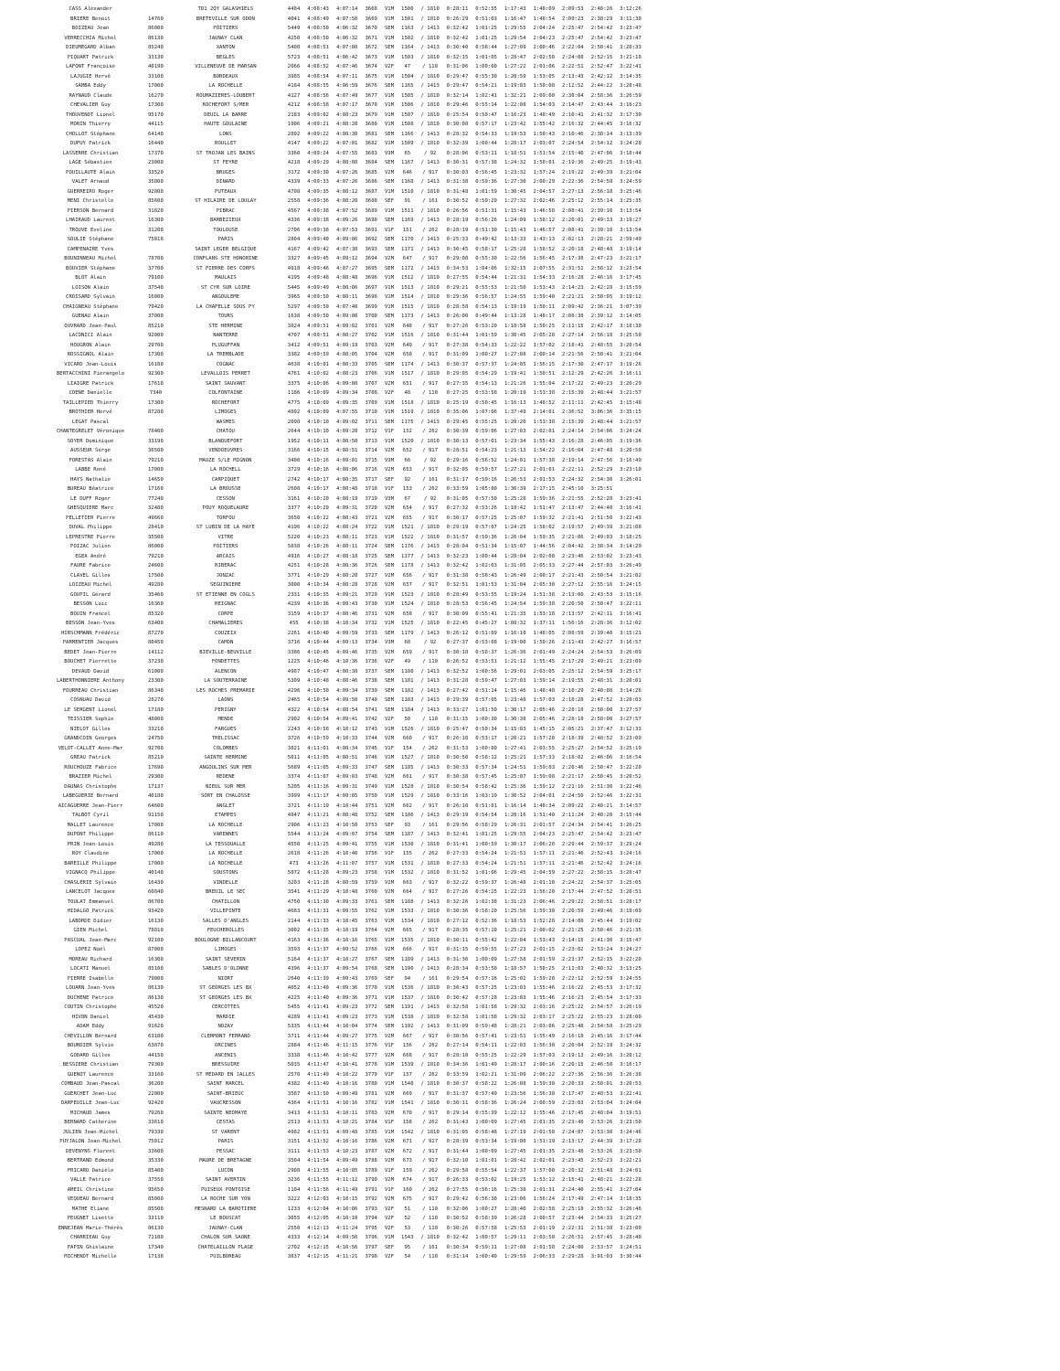| CASS Alexander | | TD1 2QY GALASHIELS | 4484 | 4:08:43 | 4:07:14 | 3668 | V1M | 1500 | / 1810 | 0:28:11 | 0:52:55 | 1:17:43 | 1:48:09 | 2:09:53 | 2:40:26 | 3:12:26 |
| BRIERE Benoit | 14760 | BRETEVILLE SUR ODON | 4041 | 4:08:49 | 4:07:50 | 3669 | V1M | 1501 | / 1810 | 0:26:29 | 0:51:03 | 1:16:47 | 1:48:54 | 2:09:23 | 2:38:29 | 3:11:30 |
| BOIZEAU Jean | 86000 | POITIERS | 5449 | 4:08:50 | 4:06:32 | 3670 | SEM | 1163 | / 1413 | 0:32:42 | 1:01:25 | 1:29:55 | 2:04:24 | 2:25:47 | 2:54:42 | 3:23:47 |
| VERRECCHIA Michel | 86130 | JAUNAY CLAN | 4250 | 4:08:50 | 4:06:32 | 3671 | V1M | 1502 | / 1810 | 0:32:42 | 1:01:25 | 1:29:54 | 2:04:23 | 2:25:47 | 2:54:42 | 3:23:47 |
| DIEUMEGARD Alban | 85240 | XANTON | 5408 | 4:08:51 | 4:07:08 | 3672 | SEM | 1164 | / 1413 | 0:30:40 | 0:58:44 | 1:27:09 | 2:00:46 | 2:22:04 | 2:50:41 | 3:20:33 |
| PIQUART Patrick | 33130 | BEGLES | 5723 | 4:08:51 | 4:06:42 | 3673 | V1M | 1503 | / 1810 | 0:32:15 | 1:01:05 | 1:28:47 | 2:02:50 | 2:24:08 | 2:52:15 | 3:21:18 |
| LAFONT Françoise | 40190 | VILLENEUVE DE MARSAN | 2066 | 4:08:52 | 4:07:46 | 3674 | V2F | 47 | / 110 | 0:31:06 | 1:00:00 | 1:27:22 | 2:01:06 | 2:22:51 | 2:52:47 | 3:22:41 |
| LAJUGIE Hervé | 33100 | BORDEAUX | 3985 | 4:08:54 | 4:07:11 | 3675 | V1M | 1504 | / 1810 | 0:29:47 | 0:55:30 | 1:20:59 | 1:53:05 | 2:13:43 | 2:42:12 | 3:14:35 |
| SAMBA Eddy | 17000 | LA ROCHELLE | 4184 | 4:08:55 | 4:06:59 | 3676 | SEM | 1165 | / 1413 | 0:29:47 | 0:54:21 | 1:19:03 | 1:50:08 | 2:12:52 | 2:44:22 | 3:20:48 |
| RAYNAUD Claude | 16270 | ROUMAZIERES-LOUBERT | 4127 | 4:08:56 | 4:07:49 | 3677 | V1M | 1505 | / 1810 | 0:32:14 | 1:02:41 | 1:32:21 | 2:09:00 | 2:30:04 | 2:58:36 | 3:26:59 |
| CHEVALIER Guy | 17300 | ROCHEFORT S/MER | 4212 | 4:08:58 | 4:07:17 | 3678 | V1M | 1506 | / 1810 | 0:29:46 | 0:55:14 | 1:22:08 | 1:54:03 | 2:14:47 | 2:43:44 | 3:16:23 |
| THOUVENOT Lionel | 95170 | DEUIL LA BARRE | 2183 | 4:09:02 | 4:08:23 | 3679 | V1M | 1507 | / 1810 | 0:25:54 | 0:50:47 | 1:16:23 | 1:48:49 | 2:10:41 | 2:41:32 | 3:17:30 |
| MORIN Thierry | 44115 | HAUTE GOULAINE | 1906 | 4:09:21 | 4:08:20 | 3680 | V1M | 1508 | / 1810 | 0:30:08 | 0:57:17 | 1:23:42 | 1:55:42 | 2:16:32 | 2:44:45 | 3:16:32 |
| CHOLLOT Stéphane | 64140 | LONS | 2802 | 4:09:22 | 4:08:30 | 3681 | SEM | 1166 | / 1413 | 0:28:32 | 0:54:33 | 1:19:53 | 1:50:43 | 2:10:46 | 2:38:14 | 3:13:39 |
| DUPUY Patrick | 16440 | ROULLET | 4147 | 4:09:22 | 4:07:01 | 3682 | V1M | 1509 | / 1810 | 0:32:39 | 1:00:44 | 1:28:17 | 2:03:07 | 2:24:54 | 2:54:12 | 3:24:20 |
| LASSERRE Christian | 17370 | ST TROJAN LES BAINS | 3360 | 4:09:24 | 4:07:55 | 3683 | V3M | 65 | / 92 | 0:28:06 | 0:53:11 | 1:18:51 | 1:51:54 | 2:15:40 | 2:47:06 | 3:18:44 |
| LAGE Sébastien | 23000 | ST FEYRE | 4218 | 4:09:29 | 4:08:08 | 3684 | SEM | 1167 | / 1413 | 0:30:31 | 0:57:38 | 1:24:32 | 1:58:01 | 2:19:36 | 2:49:25 | 3:19:43 |
| POUILLAUTE Alain | 33520 | BRUGES | 3172 | 4:09:30 | 4:07:26 | 3685 | V2M | 646 | / 917 | 0:30:03 | 0:56:45 | 1:23:32 | 1:57:24 | 2:19:22 | 2:49:39 | 3:21:04 |
| VALET Arnaud | 35800 | DINARD | 4339 | 4:09:33 | 4:07:26 | 3686 | SEM | 1168 | / 1413 | 0:31:38 | 0:59:36 | 1:27:30 | 2:00:29 | 2:22:36 | 2:54:58 | 3:24:59 |
| GUERREIRO Roger | 92800 | PUTEAUX | 4708 | 4:09:35 | 4:08:12 | 3687 | V1M | 1510 | / 1810 | 0:31:48 | 1:01:59 | 1:30:45 | 2:04:57 | 2:27:13 | 2:56:18 | 3:25:46 |
| MENI Christelle | 85600 | ST HILAIRE DE LOULAY | 2558 | 4:09:36 | 4:08:20 | 3688 | SEF | 91 | / 161 | 0:30:52 | 0:59:20 | 1:27:32 | 2:02:46 | 2:25:12 | 2:55:14 | 3:25:35 |
| PIERSON Bernard | 31820 | PIBRAC | 4567 | 4:09:38 | 4:07:52 | 3689 | V1M | 1511 | / 1810 | 0:26:56 | 0:51:31 | 1:15:43 | 1:46:58 | 2:08:41 | 2:39:10 | 3:13:54 |
| LHAIRAUD Laurent | 16300 | BARBEZIEUX | 4336 | 4:09:38 | 4:09:26 | 3690 | SEM | 1169 | / 1413 | 0:28:19 | 0:56:26 | 1:24:09 | 1:58:12 | 2:20:01 | 2:49:33 | 3:19:27 |
| TROUVE Eveline | 31200 | TOULOUSE | 2706 | 4:09:38 | 4:07:53 | 3691 | V1F | 151 | / 262 | 0:28:19 | 0:51:30 | 1:15:43 | 1:46:57 | 2:08:41 | 2:39:10 | 3:13:54 |
| SOULIE Stéphane | 75018 | PARIS | 2804 | 4:09:40 | 4:09:06 | 3692 | SEM | 1170 | / 1413 | 0:25:33 | 0:49:42 | 1:13:33 | 1:43:13 | 2:02:13 | 2:28:21 | 2:59:49 |
| CAMPENAIRE Yves | | SAINT LEGER BELGIQUE | 4167 | 4:09:42 | 4:07:38 | 3693 | SEM | 1171 | / 1413 | 0:30:45 | 0:58:17 | 1:25:28 | 1:58:52 | 2:20:18 | 2:48:48 | 3:19:14 |
| BOUNINNEAU Michel | 78700 | CONFLANS STE HONORINE | 3327 | 4:09:45 | 4:09:12 | 3694 | V2M | 647 | / 917 | 0:29:08 | 0:55:30 | 1:22:56 | 1:56:45 | 2:17:38 | 2:47:23 | 3:21:17 |
| BOUVIER Stéphane | 37700 | ST PIERRE DES CORPS | 4918 | 4:09:46 | 4:07:27 | 3695 | SEM | 1172 | / 1413 | 0:34:53 | 1:04:06 | 1:32:15 | 2:07:55 | 2:31:51 | 2:58:12 | 3:23:54 |
| BLOT Alain | 79100 | MAULAIS | 4195 | 4:09:48 | 4:08:48 | 3696 | V1M | 1512 | / 1810 | 0:27:55 | 0:54:44 | 1:21:31 | 1:54:33 | 2:16:28 | 2:46:16 | 3:17:45 |
| LOISON Alain | 37540 | ST CYR SUR LOIRE | 5445 | 4:09:49 | 4:08:06 | 3697 | V1M | 1513 | / 1810 | 0:29:21 | 0:55:53 | 1:21:50 | 1:53:43 | 2:14:23 | 2:42:28 | 3:15:59 |
| CROISARD Sylvain | 16000 | ANGOULEME | 3965 | 4:09:50 | 4:08:11 | 3698 | V1M | 1514 | / 1810 | 0:29:36 | 0:56:57 | 1:24:55 | 1:59:40 | 2:21:21 | 2:50:05 | 3:19:12 |
| CHAIGNEAU Stéphane | 79420 | LA CHAPELLE SOUS PY | 5297 | 4:09:50 | 4:07:40 | 3699 | V1M | 1515 | / 1810 | 0:28:58 | 0:54:13 | 1:19:19 | 1:50:11 | 2:09:42 | 2:36:21 | 3:07:39 |
| GUENAU Alain | 37000 | TOURS | 1638 | 4:09:50 | 4:09:00 | 3700 | SEM | 1173 | / 1413 | 0:26:00 | 0:49:44 | 1:13:28 | 1:48:17 | 2:08:38 | 2:39:12 | 3:14:05 |
| OUVRARD Jean-Paul | 85210 | STE HERMINE | 3824 | 4:09:51 | 4:09:02 | 3701 | V2M | 648 | / 917 | 0:27:26 | 0:53:20 | 1:18:58 | 1:50:25 | 2:11:15 | 2:42:17 | 3:18:30 |
| LACONICI Alain | 92000 | NANTERRE | 4707 | 4:09:51 | 4:08:27 | 3702 | V1M | 1516 | / 1810 | 0:31:44 | 1:01:59 | 1:30:45 | 2:05:28 | 2:27:14 | 2:56:18 | 3:25:50 |
| HOUGRON Alain | 29700 | PLUGUFFAN | 3412 | 4:09:51 | 4:09:19 | 3703 | V2M | 649 | / 917 | 0:27:38 | 0:54:33 | 1:22:22 | 1:57:02 | 2:18:41 | 2:48:55 | 3:20:54 |
| ROSSIGNOL Alain | 17300 | LA TREMBLADE | 3382 | 4:09:59 | 4:08:05 | 3704 | V2M | 650 | / 917 | 0:31:09 | 1:00:27 | 1:27:08 | 2:00:14 | 2:21:56 | 2:50:41 | 3:21:04 |
| VICARD Jean-Louis | 16100 | COGNAC | 4638 | 4:10:01 | 4:08:33 | 3705 | SEM | 1174 | / 1413 | 0:30:37 | 0:57:37 | 1:24:05 | 1:56:15 | 2:17:30 | 2:47:17 | 3:19:26 |
| BERTACCHINI Pierangelo | 92300 | LEVALLOIS PERRET | 4761 | 4:10:02 | 4:08:23 | 3706 | V1M | 1517 | / 1810 | 0:29:05 | 0:54:29 | 1:19:41 | 1:50:51 | 2:12:29 | 2:42:26 | 3:16:11 |
| LIAIGRE Patrick | 17610 | SAINT SAUVANT | 3375 | 4:10:06 | 4:09:08 | 3707 | V2M | 651 | / 917 | 0:27:35 | 0:54:13 | 1:21:26 | 1:55:04 | 2:17:22 | 2:49:23 | 3:20:29 |
| COENE Danielle | 7340 | COLFONTAINE | 1186 | 4:10:09 | 4:09:34 | 3708 | V2F | 48 | / 110 | 0:27:25 | 0:53:58 | 1:20:19 | 1:53:38 | 2:15:39 | 2:48:44 | 3:21:57 |
| TAILLEPIED Thierry | 17300 | ROCHEFORT | 4775 | 4:10:09 | 4:09:35 | 3709 | V1M | 1518 | / 1810 | 0:25:19 | 0:50:45 | 1:16:13 | 1:48:52 | 2:11:11 | 2:42:45 | 3:15:48 |
| BROTHIER Hervé | 87280 | LIMOGES | 4802 | 4:10:09 | 4:07:55 | 3710 | V1M | 1519 | / 1810 | 0:35:06 | 1:07:06 | 1:37:49 | 2:14:01 | 2:36:52 | 3:06:36 | 3:35:15 |
| LEGAT Pascal | | WASMES | 2098 | 4:10:10 | 4:09:02 | 3711 | SEM | 1175 | / 1413 | 0:29:45 | 0:55:25 | 1:20:20 | 1:53:38 | 2:15:39 | 2:48:44 | 3:21:57 |
| CHANTEGRELET Véronique | 78400 | CHATOU | 2644 | 4:10:10 | 4:09:20 | 3712 | V1F | 152 | / 262 | 0:30:39 | 0:59:06 | 1:27:03 | 2:02:01 | 2:24:14 | 2:54:06 | 3:24:24 |
| SOYER Dominique | 33190 | BLANQUEFORT | 1952 | 4:10:11 | 4:08:50 | 3713 | V1M | 1520 | / 1810 | 0:30:13 | 0:57:01 | 1:23:34 | 1:55:43 | 2:16:28 | 2:46:05 | 3:19:36 |
| AUSSEUR Serge | 36500 | VENDOEUVRES | 3166 | 4:10:15 | 4:08:51 | 3714 | V2M | 652 | / 917 | 0:28:51 | 0:54:23 | 1:21:13 | 1:54:22 | 2:16:04 | 2:47:48 | 3:20:50 |
| FORESTAS Alain | 79210 | MAUZE S/LE MIGNON | 3400 | 4:10:16 | 4:09:01 | 3715 | V3M | 66 | / 92 | 0:29:16 | 0:56:52 | 1:24:01 | 1:57:38 | 2:19:14 | 2:47:56 | 3:16:49 |
| LABBE René | 17000 | LA ROCHELL | 3729 | 4:10:16 | 4:08:06 | 3716 | V2M | 653 | / 917 | 0:32:05 | 0:59:57 | 1:27:21 | 2:01:01 | 2:22:11 | 2:52:29 | 3:23:10 |
| HAYS Nathalie | 14650 | CARPIQUET | 2742 | 4:10:17 | 4:08:35 | 3717 | SEF | 92 | / 161 | 0:31:17 | 0:59:16 | 1:26:53 | 2:01:53 | 2:24:32 | 2:54:30 | 3:26:01 |
| BUREAU Béatrice | 17160 | LA BROUSSE | 2608 | 4:10:17 | 4:08:48 | 3718 | V1F | 153 | / 262 | 0:33:59 | 1:05:00 | 1:36:39 | 2:17:15 | 2:45:10 | 3:25:51 | |
| LE DUFF Roger | 77240 | CESSON | 3161 | 4:10:20 | 4:08:19 | 3719 | V3M | 67 | / 92 | 0:31:05 | 0:57:50 | 1:25:28 | 1:59:36 | 2:21:55 | 2:52:28 | 3:23:41 |
| GHESQUIERE Marc | 32480 | POUY ROQUELAURE | 3377 | 4:10:20 | 4:09:31 | 3720 | V2M | 654 | / 917 | 0:27:32 | 0:53:26 | 1:19:42 | 1:51:47 | 2:13:47 | 2:44:40 | 3:16:41 |
| PELLETIER Pierre | 49660 | TORFOU | 3650 | 4:10:22 | 4:08:43 | 3721 | V2M | 655 | / 917 | 0:30:17 | 0:57:25 | 1:25:07 | 1:59:32 | 2:21:41 | 2:51:50 | 3:22:43 |
| DUVAL Philippe | 28410 | ST LUBIN DE LA HAYE | 4196 | 4:10:22 | 4:08:24 | 3722 | V1M | 1521 | / 1810 | 0:29:19 | 0:57:07 | 1:24:25 | 1:58:02 | 2:19:57 | 2:49:39 | 3:21:08 |
| LEPRESTRE Pierre | 35500 | VITRE | 5220 | 4:10:23 | 4:08:11 | 3723 | V1M | 1522 | / 1810 | 0:31:57 | 0:59:36 | 1:26:04 | 1:59:35 | 2:21:06 | 2:49:03 | 3:18:25 |
| POIZAC Julien | 86000 | POITIERS | 5038 | 4:10:26 | 4:08:11 | 3724 | SEM | 1176 | / 1413 | 0:28:04 | 0:51:34 | 1:15:07 | 1:44:56 | 2:04:42 | 2:38:34 | 3:14:29 |
| EGEA André | 79210 | ARCAIS | 4916 | 4:10:27 | 4:08:18 | 3725 | SEM | 1177 | / 1413 | 0:32:23 | 1:00:44 | 1:28:04 | 2:02:00 | 2:23:46 | 2:53:02 | 3:23:43 |
| FAURE Fabrice | 24600 | RIBERAC | 4251 | 4:10:28 | 4:08:36 | 3726 | SEM | 1178 | / 1413 | 0:32:42 | 1:02:03 | 1:31:05 | 2:05:33 | 2:27:44 | 2:57:03 | 3:26:49 |
| CLAVEL Gilles | 17500 | JONZAC | 3771 | 4:10:29 | 4:08:20 | 3727 | V2M | 656 | / 917 | 0:31:38 | 0:58:43 | 1:26:49 | 2:00:17 | 2:21:43 | 2:50:54 | 3:21:02 |
| LOIZEAU Michel | 49280 | SEGUINIERE | 3000 | 4:10:34 | 4:08:28 | 3728 | V2M | 657 | / 917 | 0:32:51 | 1:01:53 | 1:31:04 | 2:05:30 | 2:27:12 | 2:55:16 | 3:24:15 |
| GOUPIL Gérard | 35460 | ST ETIENNE EN COGLS | 2331 | 4:10:35 | 4:09:21 | 3729 | V1M | 1523 | / 1810 | 0:28:49 | 0:53:55 | 1:19:24 | 1:51:38 | 2:13:00 | 2:43:53 | 3:15:16 |
| BESSON Loïc | 16360 | REIGNAC | 4239 | 4:10:36 | 4:09:43 | 3730 | V1M | 1524 | / 1810 | 0:28:53 | 0:56:45 | 1:24:54 | 1:59:38 | 2:20:50 | 2:50:47 | 3:22:11 |
| BOUIN Francel | 85320 | CORPE | 3159 | 4:10:37 | 4:08:46 | 3731 | V2M | 658 | / 917 | 0:30:09 | 0:55:41 | 1:21:35 | 1:53:18 | 2:13:57 | 2:42:11 | 3:16:41 |
| BESSON Jean-Yves | 63400 | CHAMALIERES | 455 | 4:10:38 | 4:10:34 | 3732 | V1M | 1525 | / 1810 | 0:22:45 | 0:45:27 | 1:08:32 | 1:37:11 | 1:56:16 | 2:28:36 | 3:12:02 |
| HIRSCHMANN Frédéric | 87270 | COUZEIX | 2261 | 4:10:40 | 4:09:59 | 3733 | SEM | 1179 | / 1413 | 0:26:12 | 0:51:09 | 1:16:10 | 1:48:05 | 2:08:59 | 2:39:40 | 3:15:21 |
| PARMENTIER Jacques | 80450 | CAMON | 3716 | 4:10:44 | 4:09:13 | 3734 | V3M | 68 | / 92 | 0:27:37 | 0:53:08 | 1:19:00 | 1:50:26 | 2:11:43 | 2:42:27 | 3:16:57 |
| BEDET Jean-Pierre | 14112 | BIEVILLE-BEUVILLE | 3386 | 4:10:45 | 4:09:46 | 3735 | V2M | 659 | / 917 | 0:30:18 | 0:58:37 | 1:26:36 | 2:01:49 | 2:24:24 | 2:54:53 | 3:26:09 |
| BOUCHET Pierrette | 37230 | FONDETTES | 1225 | 4:10:46 | 4:10:36 | 3736 | V2F | 49 | / 110 | 0:26:52 | 0:53:51 | 1:21:12 | 1:55:45 | 2:17:29 | 2:49:21 | 3:23:09 |
| DEVAUD David | 61000 | ALENCON | 4987 | 4:10:47 | 4:08:38 | 3737 | SEM | 1180 | / 1413 | 0:32:52 | 1:00:56 | 1:29:01 | 2:03:05 | 2:25:12 | 2:54:59 | 3:25:17 |
| LABERTHONNIERE Anthony | 23300 | LA SOUTERRAINE | 5309 | 4:10:48 | 4:08:46 | 3738 | SEM | 1181 | / 1413 | 0:31:28 | 0:59:47 | 1:27:03 | 1:59:14 | 2:19:55 | 2:48:31 | 3:20:01 |
| FOURREAU Christian | 86340 | LES ROCHES PREMARIE | 4296 | 4:10:50 | 4:09:34 | 3739 | SEM | 1182 | / 1413 | 0:27:42 | 0:51:14 | 1:15:46 | 1:48:48 | 2:10:29 | 2:40:08 | 3:14:26 |
| COSNUAU David | 28270 | LAONS | 2465 | 4:10:54 | 4:09:50 | 3740 | SEM | 1183 | / 1413 | 0:29:39 | 0:57:05 | 1:23:48 | 1:57:03 | 2:18:28 | 2:47:52 | 3:20:03 |
| LE SERGENT Lionel | 17180 | PERIGNY | 4322 | 4:10:54 | 4:08:54 | 3741 | SEM | 1184 | / 1413 | 0:33:27 | 1:01:50 | 1:30:17 | 2:05:46 | 2:28:18 | 2:58:00 | 3:27:57 |
| TEISSIER Sophie | 48000 | MENDE | 2902 | 4:10:54 | 4:09:41 | 3742 | V2F | 50 | / 110 | 0:31:15 | 1:00:30 | 1:30:30 | 2:05:46 | 2:28:18 | 2:58:00 | 3:27:57 |
| NIELOT Gilles | 33210 | FARGUES | 2243 | 4:10:58 | 4:10:12 | 3743 | V1M | 1526 | / 1810 | 0:25:47 | 0:50:34 | 1:15:03 | 1:45:15 | 2:05:21 | 2:37:47 | 3:12:33 |
| GRANDCOIN Georges | 24750 | TRELISSAC | 3726 | 4:10:59 | 4:10:33 | 3744 | V2M | 660 | / 917 | 0:26:10 | 0:53:17 | 1:20:21 | 1:57:20 | 2:18:39 | 2:48:52 | 3:23:09 |
| VELOT-CALLET Anne-Mar | 92700 | COLOMBES | 3821 | 4:11:01 | 4:08:34 | 3745 | V1F | 154 | / 262 | 0:31:53 | 1:00:00 | 1:27:41 | 2:03:55 | 2:25:27 | 2:54:52 | 3:25:19 |
| GREAU Patrick | 85210 | SAINTE HERMINE | 5011 | 4:11:05 | 4:08:51 | 3746 | V1M | 1527 | / 1810 | 0:30:50 | 0:58:12 | 1:25:21 | 1:57:33 | 2:18:02 | 2:46:06 | 3:16:54 |
| ROUCHOUZE Fabrice | 17690 | ANGOULINS SUR MER | 5689 | 4:11:05 | 4:09:33 | 3747 | SEM | 1185 | / 1413 | 0:30:33 | 0:57:34 | 1:24:51 | 1:59:03 | 2:20:46 | 2:50:47 | 3:22:20 |
| BRAZIER Michel | 29300 | REDENE | 3374 | 4:11:07 | 4:09:03 | 3748 | V2M | 661 | / 917 | 0:30:38 | 0:57:45 | 1:25:07 | 1:59:08 | 2:21:17 | 2:50:45 | 3:20:52 |
| DAUNAS Christophe | 17137 | NIEUL SUR MER | 5205 | 4:11:16 | 4:09:31 | 3749 | V1M | 1528 | / 1810 | 0:30:54 | 0:58:42 | 1:25:36 | 1:59:12 | 2:21:16 | 2:51:30 | 3:22:46 |
| LABEGUERIE Bernard | 40180 | SORT EN CHALOSSE | 3999 | 4:11:17 | 4:09:05 | 3750 | V1M | 1529 | / 1810 | 0:33:16 | 1:03:19 | 1:30:52 | 2:04:01 | 2:24:50 | 2:52:46 | 3:22:31 |
| AICAGUERRE Jean-Pierr | 64600 | ANGLET | 3721 | 4:11:19 | 4:10:44 | 3751 | V2M | 662 | / 917 | 0:26:10 | 0:51:01 | 1:16:14 | 1:48:34 | 2:09:22 | 2:40:21 | 3:14:57 |
| TALBOT Cyril | 91150 | ETAMPES | 4847 | 4:11:21 | 4:08:48 | 3752 | SEM | 1186 | / 1413 | 0:29:19 | 0:54:54 | 1:20:16 | 1:51:40 | 2:11:24 | 2:40:20 | 3:15:44 |
| MALLET Laurence | 17000 | LA ROCHELLE | 2906 | 4:11:23 | 4:10:50 | 3753 | SEF | 93 | / 161 | 0:29:56 | 0:58:29 | 1:26:31 | 2:01:57 | 2:24:34 | 2:54:41 | 3:26:25 |
| DUPONT Philippe | 86110 | VARENNES | 5544 | 4:11:24 | 4:09:07 | 3754 | SEM | 1187 | / 1413 | 0:32:41 | 1:01:25 | 1:29:55 | 2:04:23 | 2:25:47 | 2:54:42 | 3:23:47 |
| PRIN Jean-Louis | 49280 | LA TESSOUALLE | 4550 | 4:11:25 | 4:09:41 | 3755 | V1M | 1530 | / 1810 | 0:31:41 | 1:00:59 | 1:30:17 | 2:06:28 | 2:29:44 | 2:59:37 | 3:29:24 |
| ROY Claudine | 17000 | LA ROCHELLE | 2618 | 4:11:26 | 4:10:40 | 3756 | V1F | 155 | / 262 | 0:27:33 | 0:54:24 | 1:21:51 | 1:57:11 | 2:21:46 | 2:52:43 | 3:24:16 |
| BAREILLE Philippe | 17000 | LA ROCHELLE | 473 | 4:11:26 | 4:11:07 | 3757 | V1M | 1531 | / 1810 | 0:27:33 | 0:54:24 | 1:21:51 | 1:57:11 | 2:21:46 | 2:52:42 | 3:24:16 |
| VIGNACQ Philippe | 40140 | SOUSTONS | 5072 | 4:11:28 | 4:09:23 | 3758 | V1M | 1532 | / 1810 | 0:31:52 | 1:01:06 | 1:29:45 | 2:04:59 | 2:27:22 | 2:58:15 | 3:28:47 |
| CHASLERIE Sylvain | 16430 | VINDELLE | 3203 | 4:11:28 | 4:08:59 | 3759 | V2M | 663 | / 917 | 0:32:22 | 0:59:37 | 1:26:48 | 2:01:10 | 2:24:22 | 2:54:37 | 3:25:05 |
| LANCELOT Jacques | 60840 | BREUIL LE SEC | 3541 | 4:11:29 | 4:10:48 | 3760 | V2M | 664 | / 917 | 0:27:26 | 0:54:25 | 1:22:23 | 1:56:20 | 2:17:44 | 2:47:52 | 3:20:51 |
| TOULAT Emmanuel | 86700 | CHATILLON | 4750 | 4:11:30 | 4:09:33 | 3761 | SEM | 1188 | / 1413 | 0:32:26 | 1:02:38 | 1:31:23 | 2:06:46 | 2:29:22 | 2:58:51 | 3:28:17 |
| HIDALGO Patrick | 93420 | VILLEPINTE | 4683 | 4:11:31 | 4:09:55 | 3762 | V1M | 1533 | / 1810 | 0:30:36 | 0:58:20 | 1:25:56 | 1:59:30 | 2:20:59 | 2:49:46 | 3:19:09 |
| LABORDE Didier | 16130 | SALLES D'ANGLES | 2144 | 4:11:33 | 4:10:45 | 3763 | V1M | 1534 | / 1810 | 0:27:12 | 0:52:36 | 1:18:53 | 1:52:28 | 2:14:08 | 2:45:44 | 3:19:02 |
| GIEN Michel | 78810 | FEUCHEROLLES | 3002 | 4:11:35 | 4:10:19 | 3764 | V2M | 665 | / 917 | 0:28:35 | 0:57:10 | 1:25:21 | 2:00:02 | 2:21:25 | 2:50:46 | 3:21:35 |
| PASCUAL Jean-Marc | 92100 | BOULOGNE BILLANCOURT | 4163 | 4:11:36 | 4:10:16 | 3765 | V1M | 1535 | / 1810 | 0:30:11 | 0:55:42 | 1:22:04 | 1:53:43 | 2:14:15 | 2:41:30 | 3:15:47 |
| LOPEZ Noël | 87000 | LIMOGES | 3593 | 4:11:37 | 4:09:52 | 3766 | V2M | 666 | / 917 | 0:31:15 | 0:59:55 | 1:27:23 | 2:01:15 | 2:23:02 | 2:53:24 | 3:24:27 |
| MOREAU Richard | 16300 | SAINT SEVERIN | 5164 | 4:11:37 | 4:10:27 | 3767 | SEM | 1189 | / 1413 | 0:31:36 | 1:00:09 | 1:27:58 | 2:01:59 | 2:23:37 | 2:52:15 | 3:22:20 |
| LOCATI Manuel | 85100 | SABLES D'OLONNE | 4396 | 4:11:37 | 4:09:54 | 3768 | SEM | 1190 | / 1413 | 0:28:34 | 0:53:50 | 1:18:57 | 1:50:25 | 2:11:03 | 2:40:32 | 3:13:25 |
| PIERRE Isabelle | 79000 | NIORT | 2640 | 4:11:39 | 4:09:43 | 3769 | SEF | 94 | / 161 | 0:29:54 | 0:57:16 | 1:25:02 | 1:59:20 | 2:22:12 | 2:52:59 | 3:24:55 |
| LOUARN Jean-Yves | 86130 | ST GEORGES LES BX | 4052 | 4:11:40 | 4:09:36 | 3770 | V1M | 1536 | / 1810 | 0:30:43 | 0:57:25 | 1:23:03 | 1:55:46 | 2:16:22 | 2:45:53 | 3:17:32 |
| DUCHENE Patrice | 86130 | ST GEORGES LES BX | 4225 | 4:11:40 | 4:09:36 | 3771 | V1M | 1537 | / 1810 | 0:30:42 | 0:57:28 | 1:23:03 | 1:55:46 | 2:16:23 | 2:45:54 | 3:17:33 |
| COUTIN Christophe | 45520 | CERCOTTES | 5455 | 4:11:41 | 4:09:23 | 3772 | SEM | 1191 | / 1413 | 0:32:58 | 1:01:58 | 1:29:32 | 2:03:16 | 2:25:22 | 2:54:57 | 3:26:19 |
| HIVON Daniel | 45430 | MARDIE | 4289 | 4:11:41 | 4:09:23 | 3773 | V1M | 1538 | / 1810 | 0:32:58 | 1:01:58 | 1:29:32 | 2:03:17 | 2:25:22 | 2:55:23 | 3:28:00 |
| ADAM Eddy | 91620 | NOZAY | 5335 | 4:11:44 | 4:10:04 | 3774 | SEM | 1192 | / 1413 | 0:31:09 | 0:59:48 | 1:28:21 | 2:03:06 | 2:25:48 | 2:54:58 | 3:25:29 |
| CHEVILLON Bernard | 63100 | CLERMONT FERRAND | 3711 | 4:11:44 | 4:09:27 | 3775 | V2M | 667 | / 917 | 0:30:56 | 0:57:41 | 1:23:51 | 1:55:49 | 2:16:18 | 2:45:16 | 3:17:44 |
| BOURDIER Sylvie | 63870 | ORCINES | 2884 | 4:11:46 | 4:11:15 | 3776 | V1F | 156 | / 262 | 0:27:14 | 0:54:11 | 1:22:03 | 1:56:30 | 2:20:04 | 2:52:19 | 3:24:32 |
| GODARD Gilles | 44150 | ANCENIS | 3338 | 4:11:46 | 4:10:42 | 3777 | V2M | 668 | / 917 | 0:28:10 | 0:55:25 | 1:22:29 | 1:57:03 | 2:19:13 | 2:49:16 | 3:20:12 |
| BESSIERE Christian | 79300 | BRESSUIRE | 5035 | 4:11:47 | 4:10:41 | 3778 | V1M | 1539 | / 1810 | 0:34:36 | 1:01:49 | 1:28:17 | 2:00:16 | 2:20:15 | 2:46:50 | 3:16:17 |
| GUENOT Laurence | 33160 | ST MEDARD EN JALLES | 2570 | 4:11:49 | 4:10:22 | 3779 | V1F | 157 | / 262 | 0:33:59 | 1:02:21 | 1:31:09 | 2:06:22 | 2:27:36 | 2:56:36 | 3:26:38 |
| COMBAUD Jean-Pascal | 36200 | SAINT MARCEL | 4382 | 4:11:49 | 4:10:16 | 3780 | V1M | 1540 | / 1810 | 0:30:37 | 0:58:22 | 1:26:08 | 1:59:30 | 2:20:33 | 2:50:01 | 3:20:53 |
| GUERCHET Jean-Luc | 22000 | SAINT-BRIEUC | 3587 | 4:11:50 | 4:09:49 | 3781 | V2M | 669 | / 917 | 0:31:37 | 0:57:49 | 1:23:56 | 1:56:30 | 2:17:47 | 2:48:53 | 3:22:41 |
| DARFEUILLE Jean-Luc | 92420 | VAUCRESSON | 4364 | 4:11:51 | 4:10:16 | 3782 | V1M | 1541 | / 1810 | 0:30:11 | 0:58:36 | 1:26:24 | 2:00:59 | 2:23:03 | 2:53:04 | 3:24:04 |
| MICHAUD James | 79260 | SAINTE NEOMAYE | 3413 | 4:11:51 | 4:10:11 | 3783 | V2M | 670 | / 917 | 0:29:14 | 0:55:39 | 1:22:12 | 1:55:46 | 2:17:45 | 2:48:04 | 3:19:51 |
| BERNARD Catherine | 33610 | CESTAS | 2513 | 4:11:51 | 4:10:21 | 3784 | V1F | 158 | / 262 | 0:31:43 | 1:00:09 | 1:27:45 | 2:01:35 | 2:23:48 | 2:53:26 | 3:23:50 |
| JULIEN Jean-Michel | 79330 | ST VARENT | 4982 | 4:11:51 | 4:09:48 | 3785 | V1M | 1542 | / 1810 | 0:31:05 | 0:58:48 | 1:27:19 | 2:01:50 | 2:24:07 | 2:53:30 | 3:24:46 |
| PUYJALON Jean-Michel | 75012 | PARIS | 3151 | 4:11:52 | 4:10:16 | 3786 | V2M | 671 | / 917 | 0:28:39 | 0:53:34 | 1:19:00 | 1:51:19 | 2:13:17 | 2:44:39 | 3:17:28 |
| DEVENYNS Florent | 33600 | PESSAC | 3111 | 4:11:53 | 4:10:23 | 3787 | V2M | 672 | / 917 | 0:31:44 | 1:00:09 | 1:27:45 | 2:01:35 | 2:23:48 | 2:53:26 | 3:23:50 |
| BERTRAND Edmond | 35330 | MAURE DE BRETAGNE | 3504 | 4:11:54 | 4:09:49 | 3788 | V2M | 673 | / 917 | 0:32:10 | 1:01:01 | 1:28:42 | 2:02:01 | 2:23:45 | 2:52:23 | 3:22:21 |
| FRICARD Danièle | 85400 | LUCON | 2908 | 4:11:55 | 4:10:05 | 3789 | V1F | 159 | / 262 | 0:29:58 | 0:55:54 | 1:22:37 | 1:57:00 | 2:20:32 | 2:51:48 | 3:24:01 |
| VALLE Patrice | 37550 | SAINT AVERTIN | 3236 | 4:11:55 | 4:11:12 | 3790 | V2M | 674 | / 917 | 0:26:33 | 0:53:02 | 1:19:25 | 1:53:12 | 2:15:41 | 2:48:21 | 3:22:28 |
| AMEIL Christine | 95650 | PUISEUX PONTOISE | 1104 | 4:11:56 | 4:11:49 | 3791 | V1F | 160 | / 262 | 0:27:55 | 0:56:16 | 1:25:38 | 2:01:31 | 2:24:40 | 2:55:41 | 3:27:04 |
| VEQUEAU Bernard | 85000 | LA ROCHE SUR YON | 3222 | 4:12:03 | 4:10:15 | 3792 | V2M | 675 | / 917 | 0:29:42 | 0:56:30 | 1:23:06 | 1:56:24 | 2:17:49 | 2:47:14 | 3:18:35 |
| MATHE Eliane | 85500 | MESNARD LA BAROTIERE | 1233 | 4:12:04 | 4:10:06 | 3793 | V2F | 51 | / 110 | 0:32:06 | 1:00:27 | 1:28:40 | 2:02:58 | 2:25:18 | 2:55:32 | 3:26:46 |
| PEUGNET Lisette | 33110 | LE BOUSCAT | 3055 | 4:12:05 | 4:10:10 | 3794 | V2F | 52 | / 110 | 0:30:52 | 0:58:39 | 1:26:28 | 2:00:57 | 2:23:44 | 2:54:33 | 3:25:27 |
| ENNEJEAN Marie-Thérès | 86130 | JAUNAY-CLAN | 2550 | 4:12:13 | 4:11:24 | 3795 | V2F | 53 | / 110 | 0:30:26 | 0:57:58 | 1:25:53 | 2:01:19 | 2:22:31 | 2:51:38 | 3:23:00 |
| CHARRIEAU Guy | 71100 | CHALON SUR SAONE | 4333 | 4:12:14 | 4:09:56 | 3796 | V1M | 1543 | / 1810 | 0:32:42 | 1:00:57 | 1:29:11 | 2:03:50 | 2:26:51 | 2:57:45 | 3:28:40 |
| PAPIN Ghislaine | 17340 | CHATELAILLON PLAGE | 2702 | 4:12:15 | 4:10:56 | 3797 | SEF | 95 | / 161 | 0:30:34 | 0:59:11 | 1:27:08 | 2:01:58 | 2:24:00 | 2:53:57 | 3:24:51 |
| MICHENOT Michelle | 17138 | PUILBOREAU | 3037 | 4:12:15 | 4:11:21 | 3798 | V2F | 54 | / 110 | 0:31:14 | 1:00:40 | 1:29:59 | 2:06:33 | 2:29:28 | 3:01:03 | 3:30:44 |